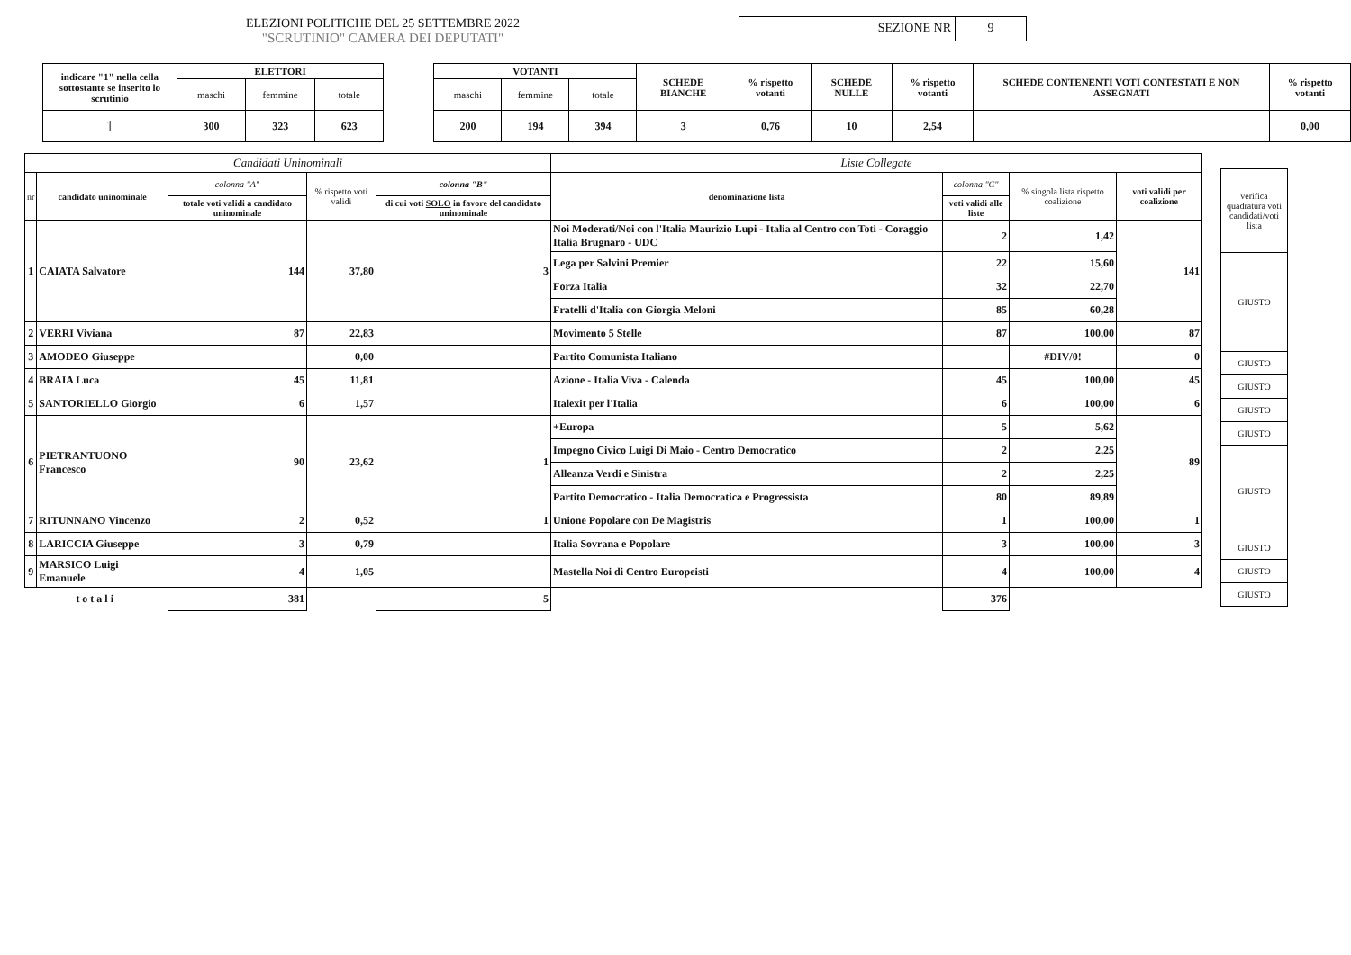ELEZIONI POLITICHE DEL 25 SETTEMBRE 2022
"SCRUTINIO" CAMERA DEI DEPUTATI"
SEZIONE NR 9
| indicare "1" nella cella sottostante se inserito lo scrutinio | ELETTORI | | |
| --- | --- | --- | --- |
| | maschi | femmine | totale |
| 1 | 300 | 323 | 623 |
| VOTANTI | | | SCHEDE BIANCHE | % rispetto votanti | SCHEDE NULLE | % rispetto votanti | SCHEDE CONTENENTI VOTI CONTESTATI E NON ASSEGNATI | % rispetto votanti |
| --- | --- | --- | --- | --- | --- | --- | --- | --- |
| maschi | femmine | totale | | | | | | |
| 200 | 194 | 394 | 3 | 0,76 | 10 | 2,54 | | 0,00 |
| Candidati Uninominali | | | | | Liste Collegate | | | |
| --- | --- | --- | --- | --- | --- | --- | --- | --- |
| nr | candidato uninominale | colonna "A" | % rispetto voti validi | colonna "B" | denominazione lista | colonna "C" | % singola lista rispetto coalizione | voti validi per coalizione |
| | | totale voti validi a candidato uninominale | | di cui voti SOLO in favore del candidato uninominale | | voti validi alle liste | | |
| 1 | CAIATA Salvatore | 144 | 37,80 | 3 | Noi Moderati/Noi con l'Italia Maurizio Lupi - Italia al Centro con Toti - Coraggio Italia Brugnaro - UDC | 2 | 1,42 | 141 |
| | | | | | Lega per Salvini Premier | 22 | 15,60 | |
| | | | | | Forza Italia | 32 | 22,70 | |
| | | | | | Fratelli d'Italia con Giorgia Meloni | 85 | 60,28 | |
| 2 | VERRI Viviana | 87 | 22,83 | | Movimento 5 Stelle | 87 | 100,00 | 87 |
| 3 | AMODEO Giuseppe | | 0,00 | | Partito Comunista Italiano | | #DIV/0! | 0 |
| 4 | BRAIA Luca | 45 | 11,81 | | Azione - Italia Viva - Calenda | 45 | 100,00 | 45 |
| 5 | SANTORIELLO Giorgio | 6 | 1,57 | | Italexit per l'Italia | 6 | 100,00 | 6 |
| 6 | PIETRANTUONO Francesco | 90 | 23,62 | 1 | +Europa | 5 | 5,62 | 89 |
| | | | | | Impegno Civico Luigi Di Maio - Centro Democratico | 2 | 2,25 | |
| | | | | | Alleanza Verdi e Sinistra | 2 | 2,25 | |
| | | | | | Partito Democratico - Italia Democratica e Progressista | 80 | 89,89 | |
| 7 | RITUNNANO Vincenzo | 2 | 0,52 | 1 | Unione Popolare con De Magistris | 1 | 100,00 | 1 |
| 8 | LARICCIA Giuseppe | 3 | 0,79 | | Italia Sovrana e Popolare | 3 | 100,00 | 3 |
| 9 | MARSICO Luigi Emanuele | 4 | 1,05 | | Mastella Noi di Centro Europeisti | 4 | 100,00 | 4 |
| totali | | 381 | | 5 | | 376 | | |
| verifica quadratura voti candidati/voti lista |
| GIUSTO |
| GIUSTO |
| GIUSTO |
| GIUSTO |
| GIUSTO |
| GIUSTO |
| GIUSTO |
| GIUSTO |
| GIUSTO |